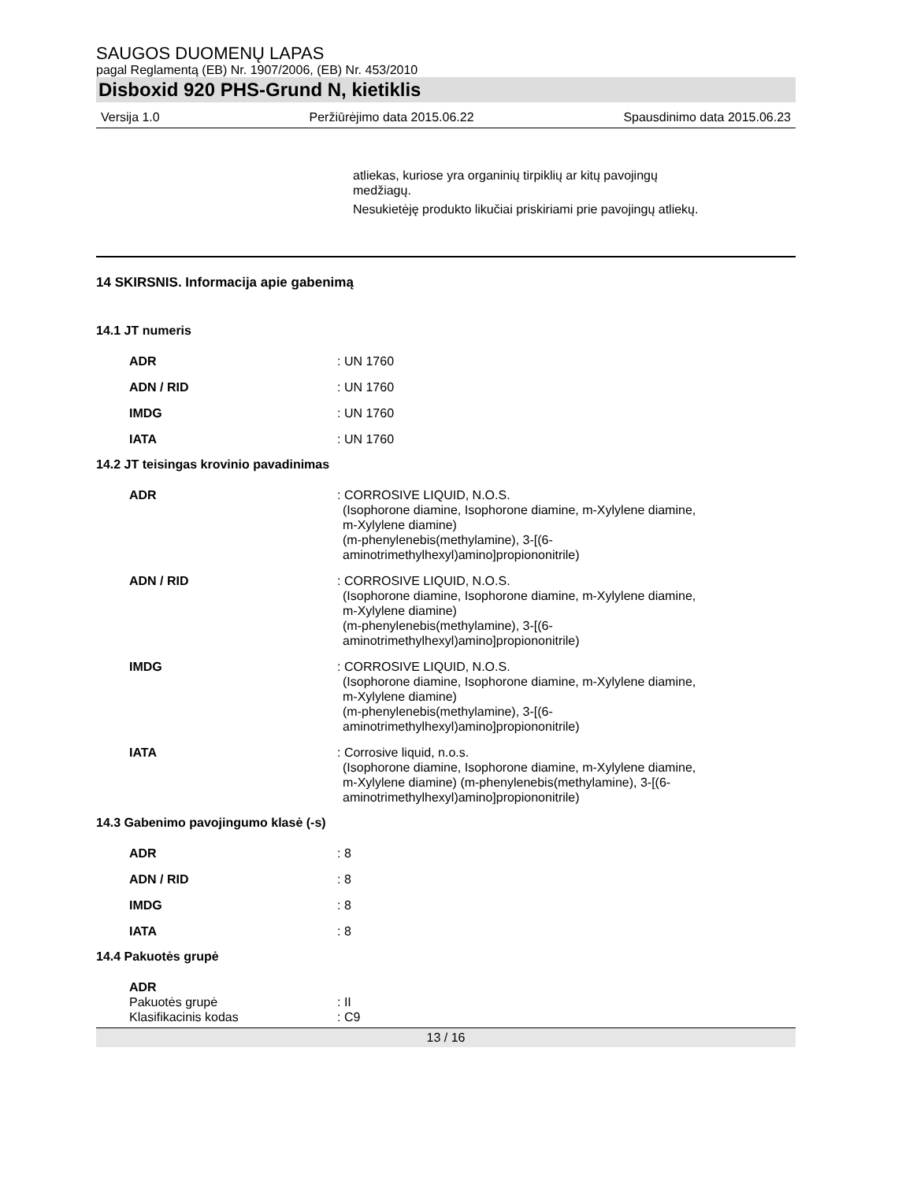SAUGOS DUOMENŲ LAPAS
pagal Reglamentą (EB) Nr. 1907/2006, (EB) Nr. 453/2010
Disboxid 920 PHS-Grund N, kietiklis
Versija 1.0 Peržiūrėjimo data 2015.06.22 Spausdinimo data 2015.06.23
atliekas, kuriose yra organinių tirpiklių ar kitų pavojingų medžiagų.
Nesukietėję produkto likučiai priskiriami prie pavojingų atliekų.
14 SKIRSNIS. Informacija apie gabenimą
14.1 JT numeris
ADR : UN 1760
ADN / RID : UN 1760
IMDG : UN 1760
IATA : UN 1760
14.2 JT teisingas krovinio pavadinimas
ADR : CORROSIVE LIQUID, N.O.S.
(Isophorone diamine, Isophorone diamine, m-Xylylene diamine, m-Xylylene diamine)
(m-phenylenebis(methylamine), 3-[(6-aminotrimethylhexyl)amino]propiononitrile)
ADN / RID : CORROSIVE LIQUID, N.O.S.
(Isophorone diamine, Isophorone diamine, m-Xylylene diamine, m-Xylylene diamine)
(m-phenylenebis(methylamine), 3-[(6-aminotrimethylhexyl)amino]propiononitrile)
IMDG : CORROSIVE LIQUID, N.O.S.
(Isophorone diamine, Isophorone diamine, m-Xylylene diamine, m-Xylylene diamine)
(m-phenylenebis(methylamine), 3-[(6-aminotrimethylhexyl)amino]propiononitrile)
IATA : Corrosive liquid, n.o.s.
(Isophorone diamine, Isophorone diamine, m-Xylylene diamine, m-Xylylene diamine) (m-phenylenebis(methylamine), 3-[(6-aminotrimethylhexyl)amino]propiononitrile)
14.3 Gabenimo pavojingumo klasė (-s)
ADR : 8
ADN / RID : 8
IMDG : 8
IATA : 8
14.4 Pakuotės grupė
ADR
Pakuotės grupė : II
Klasifikacinis kodas : C9
13 / 16